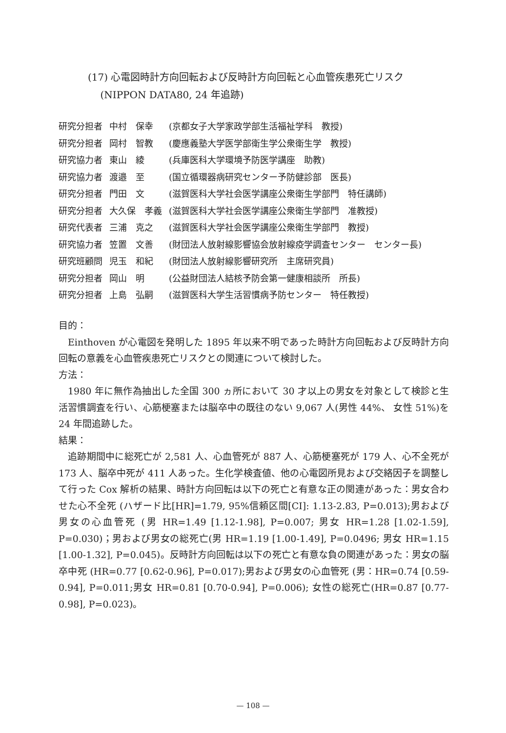(17) 心電図時計方向回転および反時計方向回転と心血管疾患死亡リスク
(NIPPON DATA80, 24 年追跡)
| 研究分担者 | 中村 保幸 | (京都女子大学家政学部生活福祉学科 教授) |
| 研究分担者 | 岡村 智教 | (慶應義塾大学医学部衛生学公衆衛生学 教授) |
| 研究協力者 | 東山 綾 | (兵庫医科大学環境予防医学講座 助教) |
| 研究協力者 | 渡邉 至 | (国立循環器病研究センター予防健診部 医長) |
| 研究分担者 | 門田 文 | (滋賀医科大学社会医学講座公衆衛生学部門 特任講師) |
| 研究分担者 | 大久保 孝義 | (滋賀医科大学社会医学講座公衆衛生学部門 准教授) |
| 研究代表者 | 三浦 克之 | (滋賀医科大学社会医学講座公衆衛生学部門 教授) |
| 研究協力者 | 笠置 文善 | (財団法人放射線影響協会放射線疫学調査センター センター長) |
| 研究班顧問 | 児玉 和紀 | (財団法人放射線影響研究所 主席研究員) |
| 研究分担者 | 岡山 明 | (公益財団法人結核予防会第一健康相談所 所長) |
| 研究分担者 | 上島 弘嗣 | (滋賀医科大学生活習慣病予防センター 特任教授) |
目的：
Einthoven が心電図を発明した 1895 年以来不明であった時計方向回転および反時計方向回転の意義を心血管疾患死亡リスクとの関連について検討した。
方法：
1980 年に無作為抽出した全国 300 ヵ所において 30 才以上の男女を対象として検診と生活習慣調査を行い、心筋梗塞または脳卒中の既往のない 9,067 人(男性 44%、 女性 51%)を 24 年間追跡した。
結果：
追跡期間中に総死亡が 2,581 人、心血管死が 887 人、心筋梗塞死が 179 人、心不全死が 173 人、脳卒中死が 411 人あった。生化学検査値、他の心電図所見および交絡因子を調整して行った Cox 解析の結果、時計方向回転は以下の死亡と有意な正の関連があった：男女合わせた心不全死 (ハザード比[HR]=1.79, 95%信頼区間[CI]: 1.13-2.83, P=0.013);男および男女の心血管死 (男 HR=1.49 [1.12-1.98], P=0.007; 男女 HR=1.28 [1.02-1.59], P=0.030)；男および男女の総死亡(男 HR=1.19 [1.00-1.49], P=0.0496; 男女 HR=1.15 [1.00-1.32], P=0.045)。反時計方向回転は以下の死亡と有意な負の関連があった：男女の脳卒中死 (HR=0.77 [0.62-0.96], P=0.017);男および男女の心血管死 (男：HR=0.74 [0.59-0.94], P=0.011;男女 HR=0.81 [0.70-0.94], P=0.006); 女性の総死亡(HR=0.87 [0.77-0.98], P=0.023)。
— 108 —